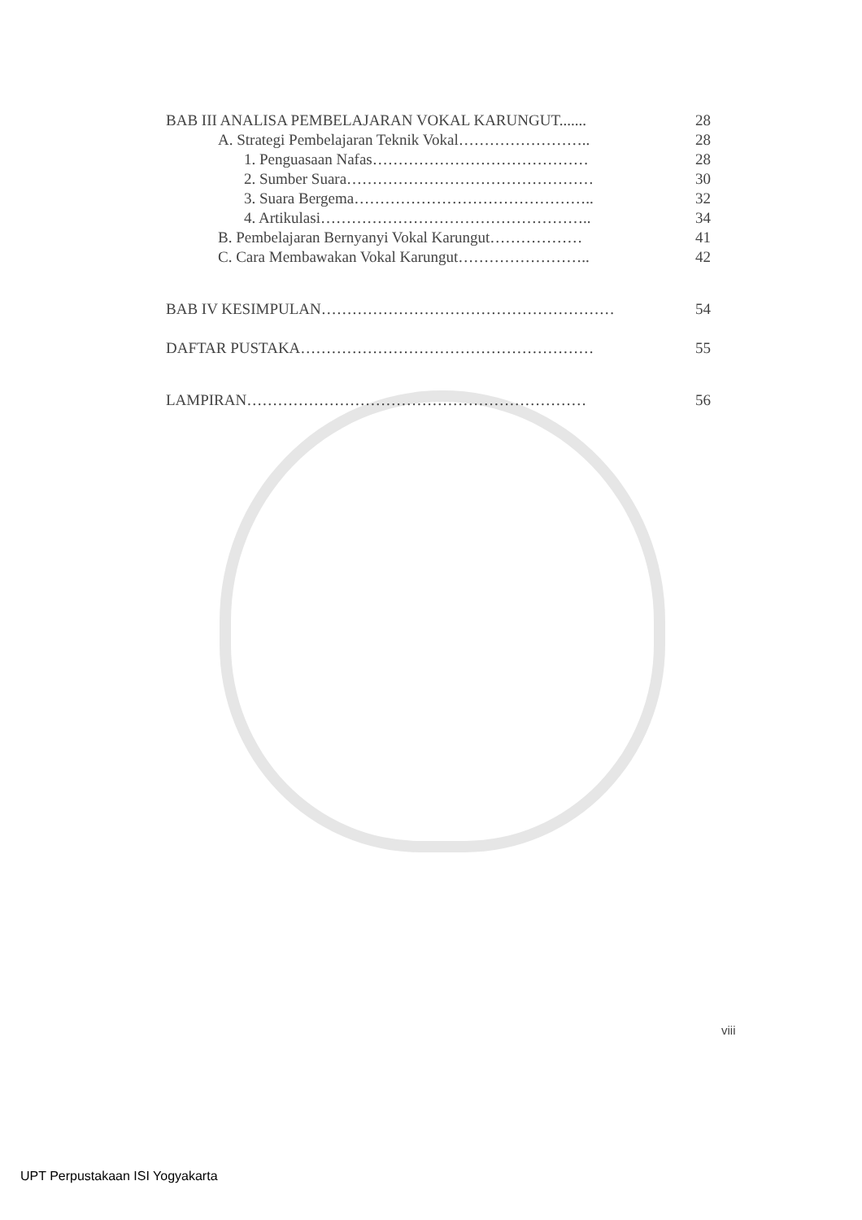BAB III ANALISA PEMBELAJARAN VOKAL KARUNGUT....... 28
A. Strategi Pembelajaran Teknik Vokal…………………….. 28
1. Penguasaan Nafas…………………………………… 28
2. Sumber Suara………………………………………… 30
3. Suara Bergema……………………………………….. 32
4. Artikulasi…………………………………………….. 34
B. Pembelajaran Bernyanyi Vokal Karungut……………… 41
C. Cara Membawakan Vokal Karungut…………………….. 42
BAB IV KESIMPULAN………………………………………………… 54
DAFTAR PUSTAKA………………………………………………… 55
LAMPIRAN………………………………………………………… 56
viii
UPT Perpustakaan ISI Yogyakarta